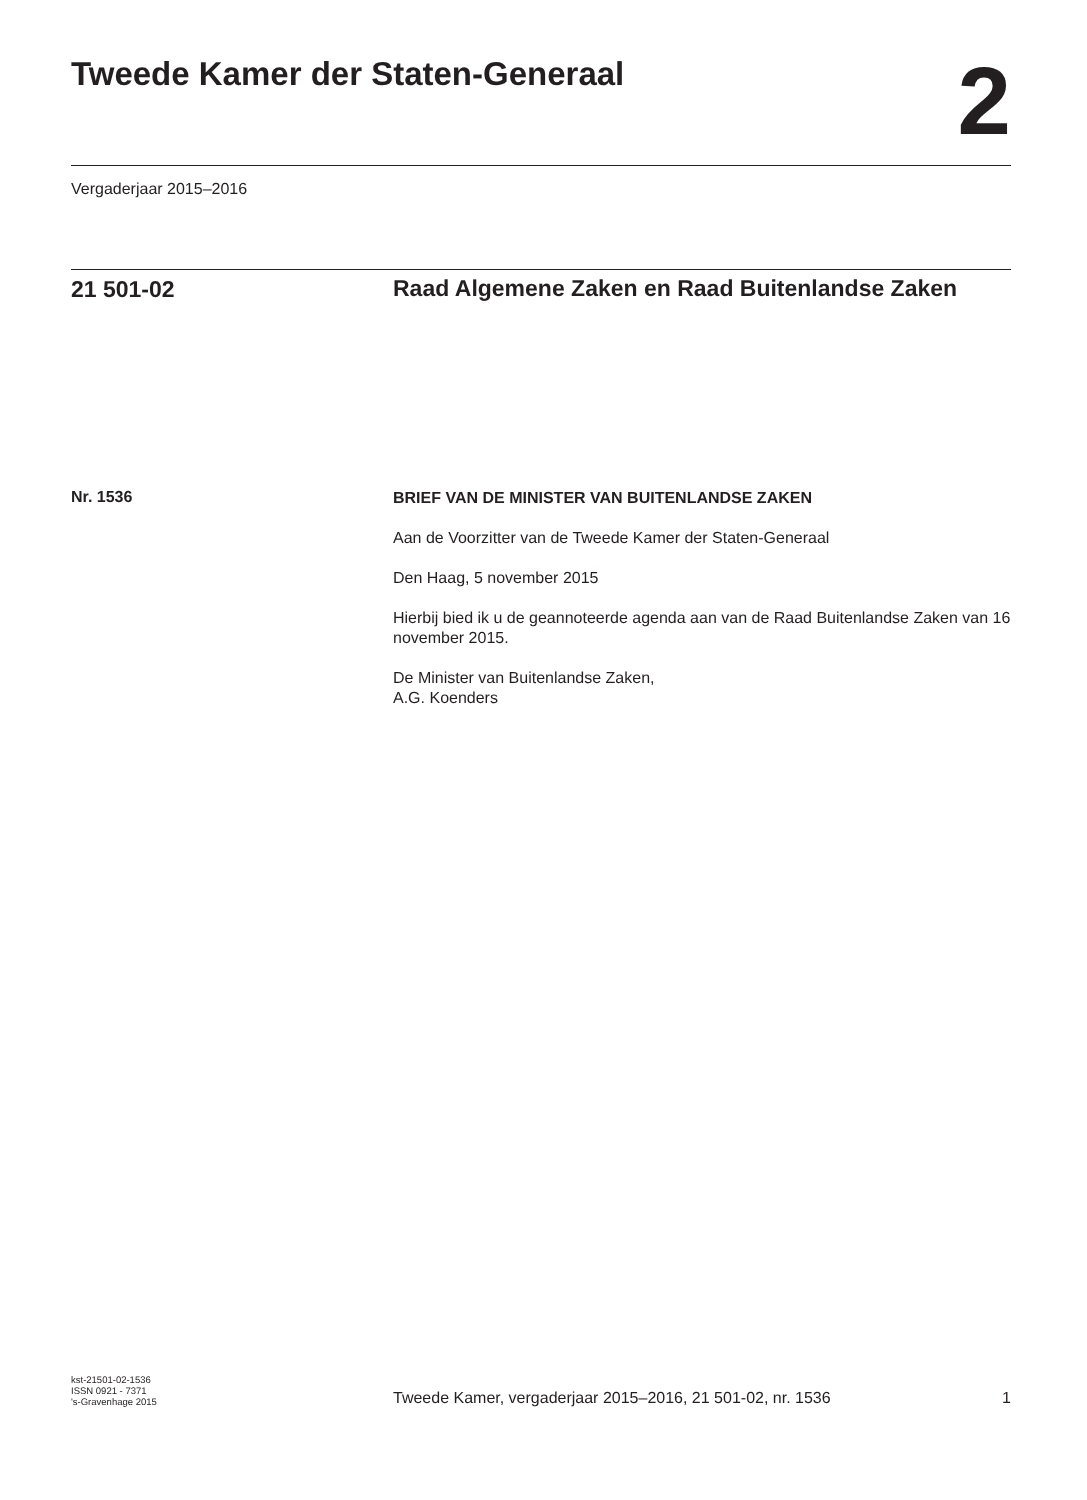Tweede Kamer der Staten-Generaal
2
Vergaderjaar 2015–2016
21 501-02
Raad Algemene Zaken en Raad Buitenlandse Zaken
Nr. 1536
BRIEF VAN DE MINISTER VAN BUITENLANDSE ZAKEN
Aan de Voorzitter van de Tweede Kamer der Staten-Generaal
Den Haag, 5 november 2015
Hierbij bied ik u de geannoteerde agenda aan van de Raad Buitenlandse Zaken van 16 november 2015.
De Minister van Buitenlandse Zaken,
A.G. Koenders
kst-21501-02-1536
ISSN 0921 - 7371
's-Gravenhage 2015
Tweede Kamer, vergaderjaar 2015–2016, 21 501-02, nr. 1536
1